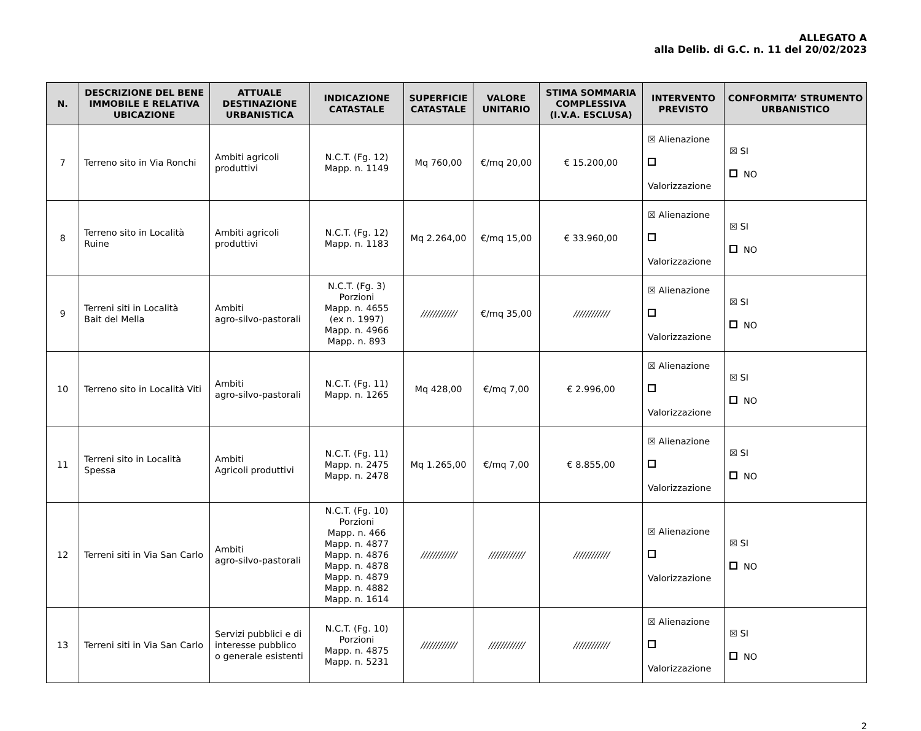ALLEGATO A
alla Delib. di G.C. n. 11 del 20/02/2023
| N. | DESCRIZIONE DEL BENE IMMOBILE E RELATIVA UBICAZIONE | ATTUALE DESTINAZIONE URBANISTICA | INDICAZIONE CATASTALE | SUPERFICIE CATASTALE | VALORE UNITARIO | STIMA SOMMARIA COMPLESSIVA (I.V.A. ESCLUSA) | INTERVENTO PREVISTO | CONFORMITA’ STRUMENTO URBANISTICO |
| --- | --- | --- | --- | --- | --- | --- | --- | --- |
| 7 | Terreno sito in Via Ronchi | Ambiti agricoli produttivi | N.C.T. (Fg. 12) Mapp. n. 1149 | Mq 760,00 | €/mq 20,00 | € 15.200,00 | ☒ Alienazione Valorizzazione | ☒ SI NO |
| 8 | Terreno sito in Località Ruine | Ambiti agricoli produttivi | N.C.T. (Fg. 12) Mapp. n. 1183 | Mq 2.264,00 | €/mq 15,00 | € 33.960,00 | ☒ Alienazione Valorizzazione | ☒ SI NO |
| 9 | Terreni siti in Località Bait del Mella | Ambiti agro-silvo-pastorali | N.C.T. (Fg. 3) Porzioni Mapp. n. 4655 (ex n. 1997) Mapp. n. 4966 Mapp. n. 893 | //////////// | €/mq 35,00 | //////////// | ☒ Alienazione Valorizzazione | ☒ SI NO |
| 10 | Terreno sito in Località Viti | Ambiti agro-silvo-pastorali | N.C.T. (Fg. 11) Mapp. n. 1265 | Mq 428,00 | €/mq 7,00 | € 2.996,00 | ☒ Alienazione Valorizzazione | ☒ SI NO |
| 11 | Terreni sito in Località Spessa | Ambiti Agricoli produttivi | N.C.T. (Fg. 11) Mapp. n. 2475 Mapp. n. 2478 | Mq 1.265,00 | €/mq 7,00 | € 8.855,00 | ☒ Alienazione Valorizzazione | ☒ SI NO |
| 12 | Terreni siti in Via San Carlo | Ambiti agro-silvo-pastorali | N.C.T. (Fg. 10) Porzioni Mapp. n. 466 Mapp. n. 4877 Mapp. n. 4876 Mapp. n. 4878 Mapp. n. 4879 Mapp. n. 4882 Mapp. n. 1614 | //////////// | //////////// | //////////// | ☒ Alienazione Valorizzazione | ☒ SI NO |
| 13 | Terreni siti in Via San Carlo | Servizi pubblici e di interesse pubblico o generale esistenti | N.C.T. (Fg. 10) Porzioni Mapp. n. 4875 Mapp. n. 5231 | //////////// | //////////// | //////////// | ☒ Alienazione Valorizzazione | ☒ SI NO |
2